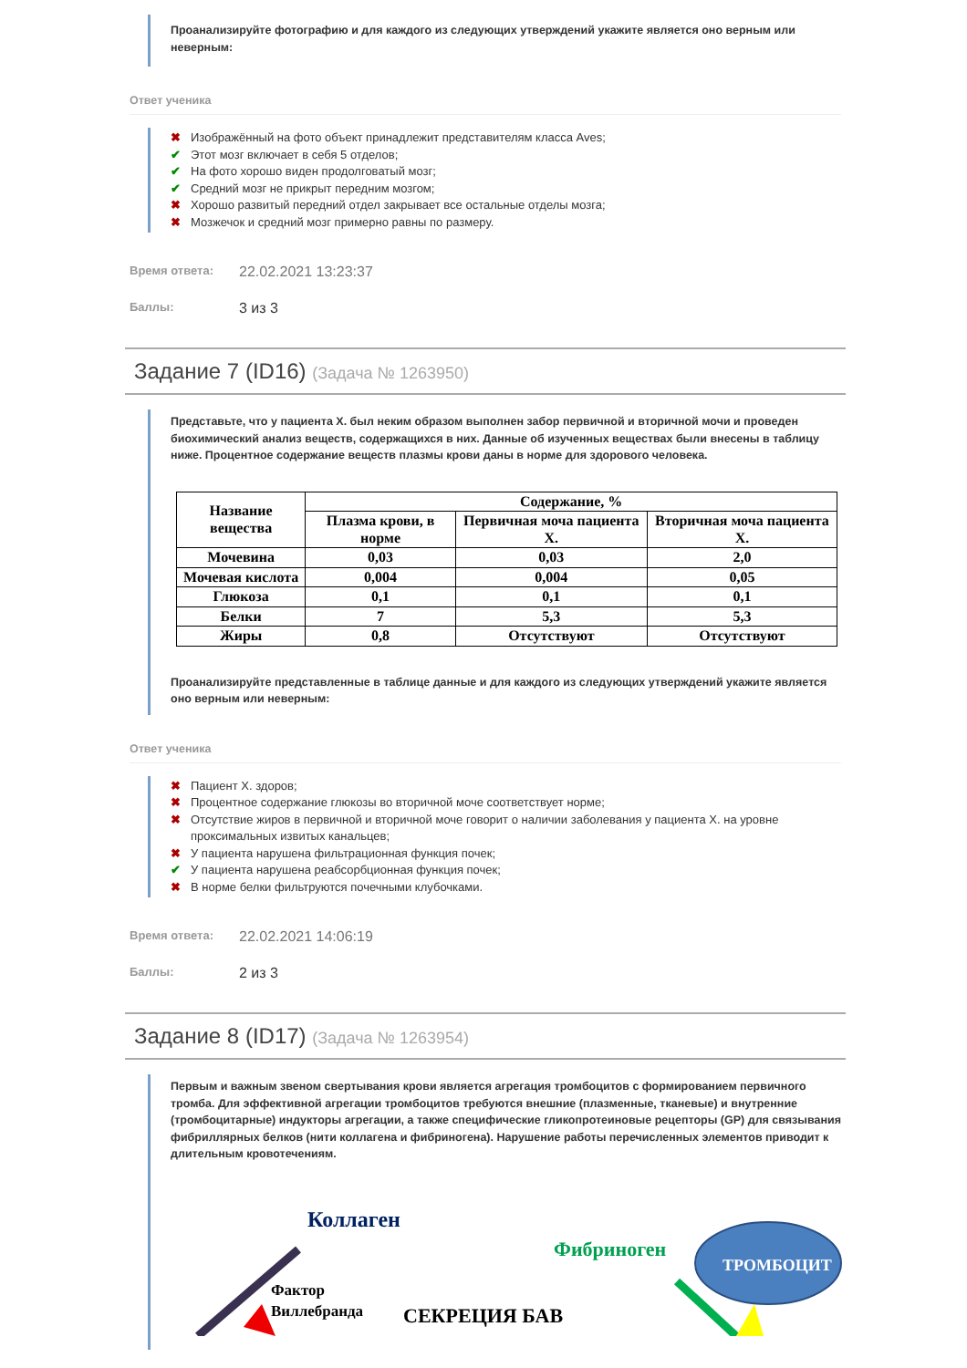Проанализируйте фотографию и для каждого из следующих утверждений укажите является оно верным или неверным:
Ответ ученика
✖ Изображённый на фото объект принадлежит представителям класса Aves;
✔ Этот мозг включает в себя 5 отделов;
✔ На фото хорошо виден продолговатый мозг;
✔ Средний мозг не прикрыт передним мозгом;
✖ Хорошо развитый передний отдел закрывает все остальные отделы мозга;
✖ Мозжечок и средний мозг примерно равны по размеру.
Время ответа: 22.02.2021 13:23:37
Баллы: 3 из 3
Задание 7 (ID16) (Задача № 1263950)
Представьте, что у пациента X. был неким образом выполнен забор первичной и вторичной мочи и проведен биохимический анализ веществ, содержащихся в них. Данные об изученных веществах были внесены в таблицу ниже. Процентное содержание веществ плазмы крови даны в норме для здорового человека.
| Название вещества | Содержание, % | | |
| --- | --- | --- | --- |
| | Плазма крови, в норме | Первичная моча пациента X. | Вторичная моча пациента X. |
| Мочевина | 0,03 | 0,03 | 2,0 |
| Мочевая кислота | 0,004 | 0,004 | 0,05 |
| Глюкоза | 0,1 | 0,1 | 0,1 |
| Белки | 7 | 5,3 | 5,3 |
| Жиры | 0,8 | Отсутствуют | Отсутствуют |
Проанализируйте представленные в таблице данные и для каждого из следующих утверждений укажите является оно верным или неверным:
Ответ ученика
✖ Пациент X. здоров;
✖ Процентное содержание глюкозы во вторичной моче соответствует норме;
✖ Отсутствие жиров в первичной и вторичной моче говорит о наличии заболевания у пациента X. на уровне проксимальных извитых канальцев;
✖ У пациента нарушена фильтрационная функция почек;
✔ У пациента нарушена реабсорбционная функция почек;
✖ В норме белки фильтруются почечными клубочками.
Время ответа: 22.02.2021 14:06:19
Баллы: 2 из 3
Задание 8 (ID17) (Задача № 1263954)
Первым и важным звеном свертывания крови является агрегация тромбоцитов с формированием первичного тромба. Для эффективной агрегации тромбоцитов требуются внешние (плазменные, тканевые) и внутренние (тромбоцитарные) индукторы агрегации, а также специфические гликопротеиновые рецепторы (GP) для связывания фибриллярных белков (нити коллагена и фибриногена). Нарушение работы перечисленных элементов приводит к длительным кровотечениям.
Коллаген
Фактор
Виллебранда
СЕКРЕЦИЯ БАВ
Фибриноген
ТРОМБОЦИТ